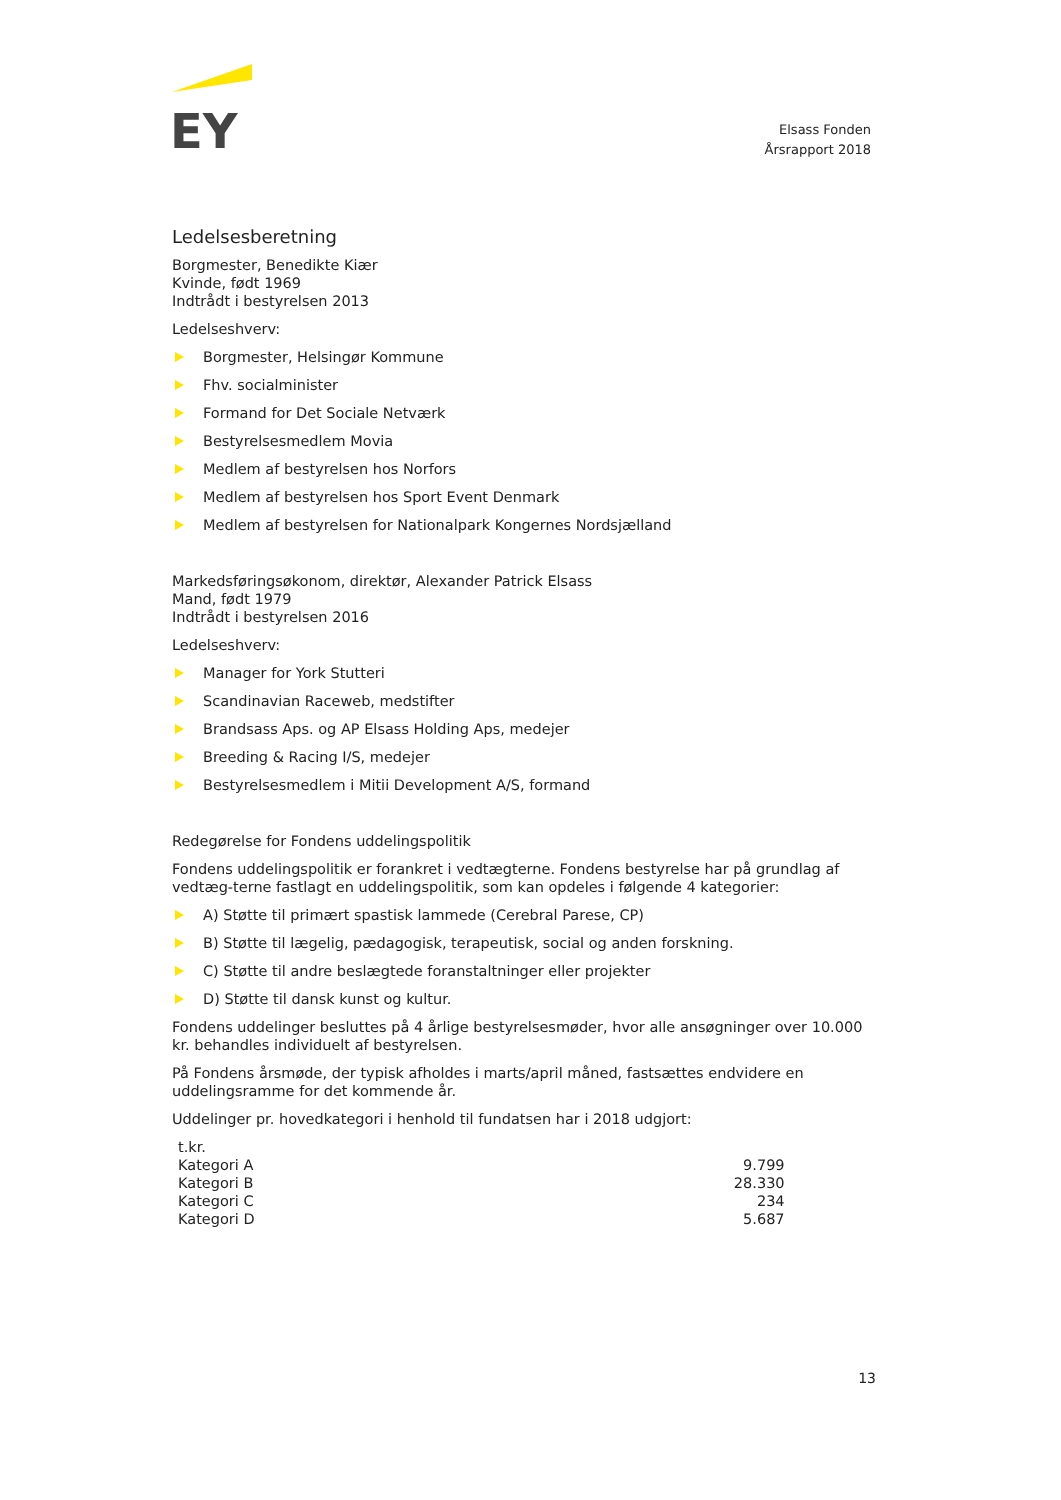EY
Elsass Fonden
Årsrapport 2018
Ledelsesberetning
Borgmester, Benedikte Kiær
Kvinde, født 1969
Indtrådt i bestyrelsen 2013
Ledelseshverv:
Borgmester, Helsingør Kommune
Fhv. socialminister
Formand for Det Sociale Netværk
Bestyrelsesmedlem Movia
Medlem af bestyrelsen hos Norfors
Medlem af bestyrelsen hos Sport Event Denmark
Medlem af bestyrelsen for Nationalpark Kongernes Nordsjælland
Markedsføringsøkonom, direktør, Alexander Patrick Elsass
Mand, født 1979
Indtrådt i bestyrelsen 2016
Ledelseshverv:
Manager for York Stutteri
Scandinavian Raceweb, medstifter
Brandsass Aps. og AP Elsass Holding Aps, medejer
Breeding & Racing I/S, medejer
Bestyrelsesmedlem i Mitii Development A/S, formand
Redegørelse for Fondens uddelingspolitik
Fondens uddelingspolitik er forankret i vedtægterne. Fondens bestyrelse har på grundlag af vedtæg-terne fastlagt en uddelingspolitik, som kan opdeles i følgende 4 kategorier:
A) Støtte til primært spastisk lammede (Cerebral Parese, CP)
B) Støtte til lægelig, pædagogisk, terapeutisk, social og anden forskning.
C) Støtte til andre beslægtede foranstaltninger eller projekter
D) Støtte til dansk kunst og kultur.
Fondens uddelinger besluttes på 4 årlige bestyrelsesmøder, hvor alle ansøgninger over 10.000 kr. behandles individuelt af bestyrelsen.
På Fondens årsmøde, der typisk afholdes i marts/april måned, fastsættes endvidere en uddelingsramme for det kommende år.
Uddelinger pr. hovedkategori i henhold til fundatsen har i 2018 udgjort:
| t.kr. | |
| Kategori A | 9.799 |
| Kategori B | 28.330 |
| Kategori C | 234 |
| Kategori D | 5.687 |
13